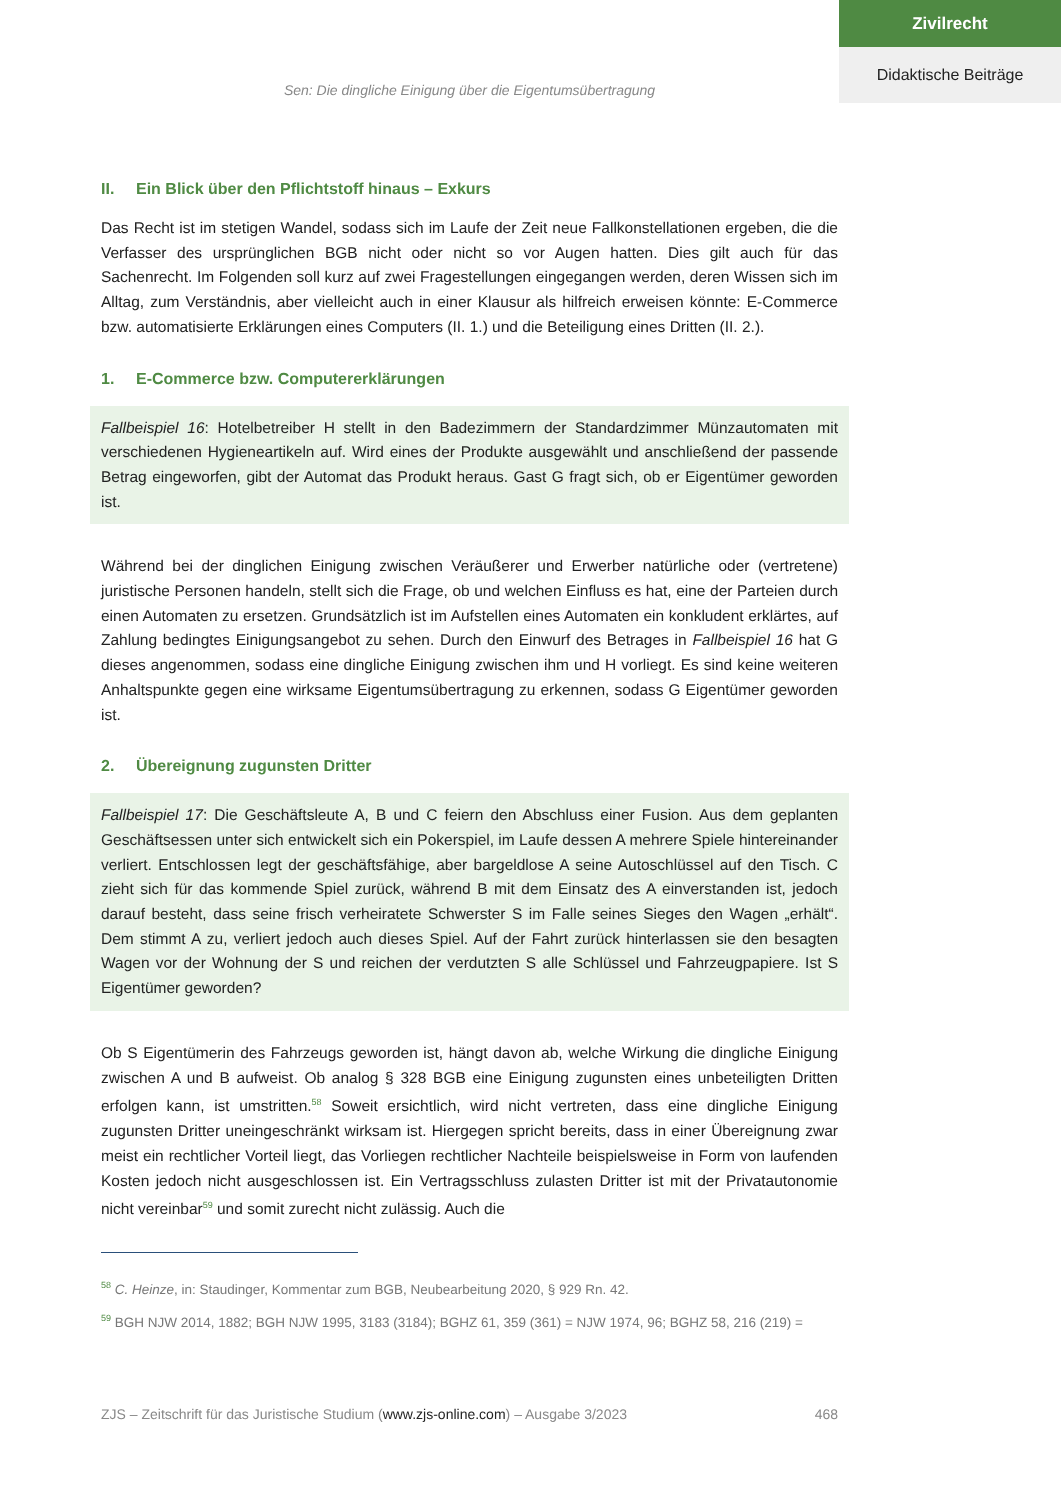Zivilrecht
Didaktische Beiträge
Sen: Die dingliche Einigung über die Eigentumsübertragung
II. Ein Blick über den Pflichtstoff hinaus – Exkurs
Das Recht ist im stetigen Wandel, sodass sich im Laufe der Zeit neue Fallkonstellationen ergeben, die die Verfasser des ursprünglichen BGB nicht oder nicht so vor Augen hatten. Dies gilt auch für das Sachenrecht. Im Folgenden soll kurz auf zwei Fragestellungen eingegangen werden, deren Wissen sich im Alltag, zum Verständnis, aber vielleicht auch in einer Klausur als hilfreich erweisen könnte: E-Commerce bzw. automatisierte Erklärungen eines Computers (II. 1.) und die Beteiligung eines Dritten (II. 2.).
1. E-Commerce bzw. Computererklärungen
Fallbeispiel 16: Hotelbetreiber H stellt in den Badezimmern der Standardzimmer Münzautomaten mit verschiedenen Hygieneartikeln auf. Wird eines der Produkte ausgewählt und anschließend der passende Betrag eingeworfen, gibt der Automat das Produkt heraus. Gast G fragt sich, ob er Eigentümer geworden ist.
Während bei der dinglichen Einigung zwischen Veräußerer und Erwerber natürliche oder (vertretene) juristische Personen handeln, stellt sich die Frage, ob und welchen Einfluss es hat, eine der Parteien durch einen Automaten zu ersetzen. Grundsätzlich ist im Aufstellen eines Automaten ein konkludent erklärtes, auf Zahlung bedingtes Einigungsangebot zu sehen. Durch den Einwurf des Betrages in Fallbeispiel 16 hat G dieses angenommen, sodass eine dingliche Einigung zwischen ihm und H vorliegt. Es sind keine weiteren Anhaltspunkte gegen eine wirksame Eigentumsübertragung zu erkennen, sodass G Eigentümer geworden ist.
2. Übereignung zugunsten Dritter
Fallbeispiel 17: Die Geschäftsleute A, B und C feiern den Abschluss einer Fusion. Aus dem geplanten Geschäftsessen unter sich entwickelt sich ein Pokerspiel, im Laufe dessen A mehrere Spiele hintereinander verliert. Entschlossen legt der geschäftsfähige, aber bargeldlose A seine Autoschlüssel auf den Tisch. C zieht sich für das kommende Spiel zurück, während B mit dem Einsatz des A einverstanden ist, jedoch darauf besteht, dass seine frisch verheiratete Schwerster S im Falle seines Sieges den Wagen „erhält“. Dem stimmt A zu, verliert jedoch auch dieses Spiel. Auf der Fahrt zurück hinterlassen sie den besagten Wagen vor der Wohnung der S und reichen der verdutzten S alle Schlüssel und Fahrzeugpapiere. Ist S Eigentümer geworden?
Ob S Eigentümerin des Fahrzeugs geworden ist, hängt davon ab, welche Wirkung die dingliche Einigung zwischen A und B aufweist. Ob analog § 328 BGB eine Einigung zugunsten eines unbeteiligten Dritten erfolgen kann, ist umstritten.<sup>58</sup> Soweit ersichtlich, wird nicht vertreten, dass eine dingliche Einigung zugunsten Dritter uneingeschränkt wirksam ist. Hiergegen spricht bereits, dass in einer Übereignung zwar meist ein rechtlicher Vorteil liegt, das Vorliegen rechtlicher Nachteile beispielsweise in Form von laufenden Kosten jedoch nicht ausgeschlossen ist. Ein Vertragsschluss zulasten Dritter ist mit der Privatautonomie nicht vereinbar<sup>59</sup> und somit zurecht nicht zulässig. Auch die
<sup>58</sup> C. Heinze, in: Staudinger, Kommentar zum BGB, Neubearbeitung 2020, § 929 Rn. 42.
<sup>59</sup> BGH NJW 2014, 1882; BGH NJW 1995, 3183 (3184); BGHZ 61, 359 (361) = NJW 1974, 96; BGHZ 58, 216 (219) =
ZJS – Zeitschrift für das Juristische Studium (www.zjs-online.com) – Ausgabe 3/2023 468